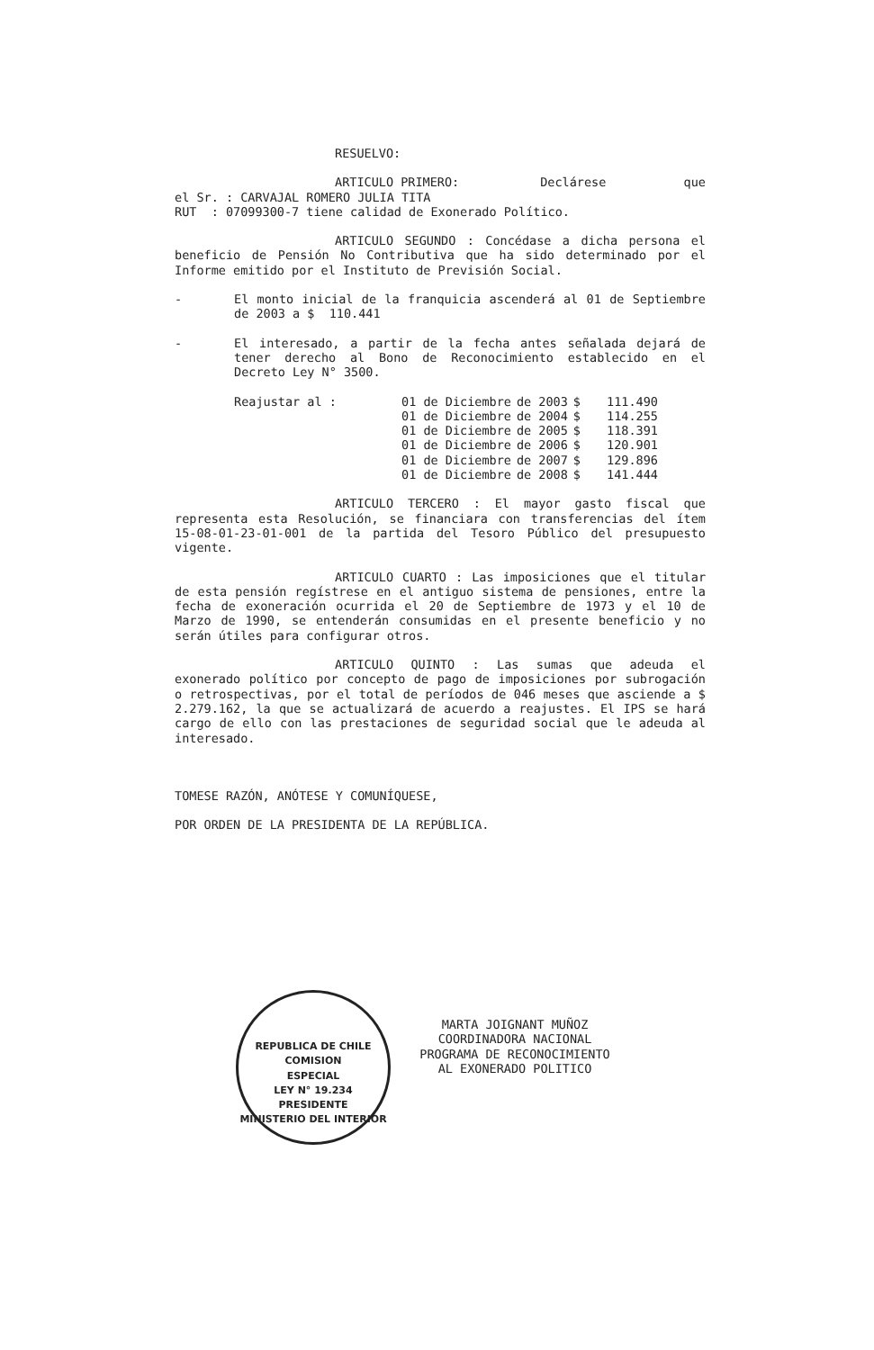RESUELVO:
ARTICULO PRIMERO: Declárese que
el Sr. : CARVAJAL ROMERO JULIA TITA
RUT : 07099300-7 tiene calidad de Exonerado Político.
ARTICULO SEGUNDO : Concédase a dicha persona el beneficio de Pensión No Contributiva que ha sido determinado por el Informe emitido por el Instituto de Previsión Social.
- El monto inicial de la franquicia ascenderá al 01 de Septiembre de 2003 a $ 110.441
- El interesado, a partir de la fecha antes señalada dejará de tener derecho al Bono de Reconocimiento establecido en el Decreto Ley N° 3500.
| Reajustar al : | 01 de Diciembre | de 2003 | $ | 111.490 |
| | 01 de Diciembre | de 2004 | $ | 114.255 |
| | 01 de Diciembre | de 2005 | $ | 118.391 |
| | 01 de Diciembre | de 2006 | $ | 120.901 |
| | 01 de Diciembre | de 2007 | $ | 129.896 |
| | 01 de Diciembre | de 2008 | $ | 141.444 |
ARTICULO TERCERO : El mayor gasto fiscal que representa esta Resolución, se financiara con transferencias del ítem 15-08-01-23-01-001 de la partida del Tesoro Público del presupuesto vigente.
ARTICULO CUARTO : Las imposiciones que el titular de esta pensión regístrese en el antiguo sistema de pensiones, entre la fecha de exoneración ocurrida el 20 de Septiembre de 1973 y el 10 de Marzo de 1990, se entenderán consumidas en el presente beneficio y no serán útiles para configurar otros.
ARTICULO QUINTO : Las sumas que adeuda el exonerado político por concepto de pago de imposiciones por subrogación o retrospectivas, por el total de períodos de 046 meses que asciende a $ 2.279.162, la que se actualizará de acuerdo a reajustes. El IPS se hará cargo de ello con las prestaciones de seguridad social que le adeuda al interesado.
TOMESE RAZÓN, ANÓTESE Y COMUNÍQUESE,
POR ORDEN DE LA PRESIDENTA DE LA REPÚBLICA.
REPUBLICA DE CHILE
COMISION
ESPECIAL
LEY N° 19.234
PRESIDENTE
MINISTERIO DEL INTERIOR
MARTA JOIGNANT MUÑOZ
COORDINADORA NACIONAL
PROGRAMA DE RECONOCIMIENTO
AL EXONERADO POLITICO